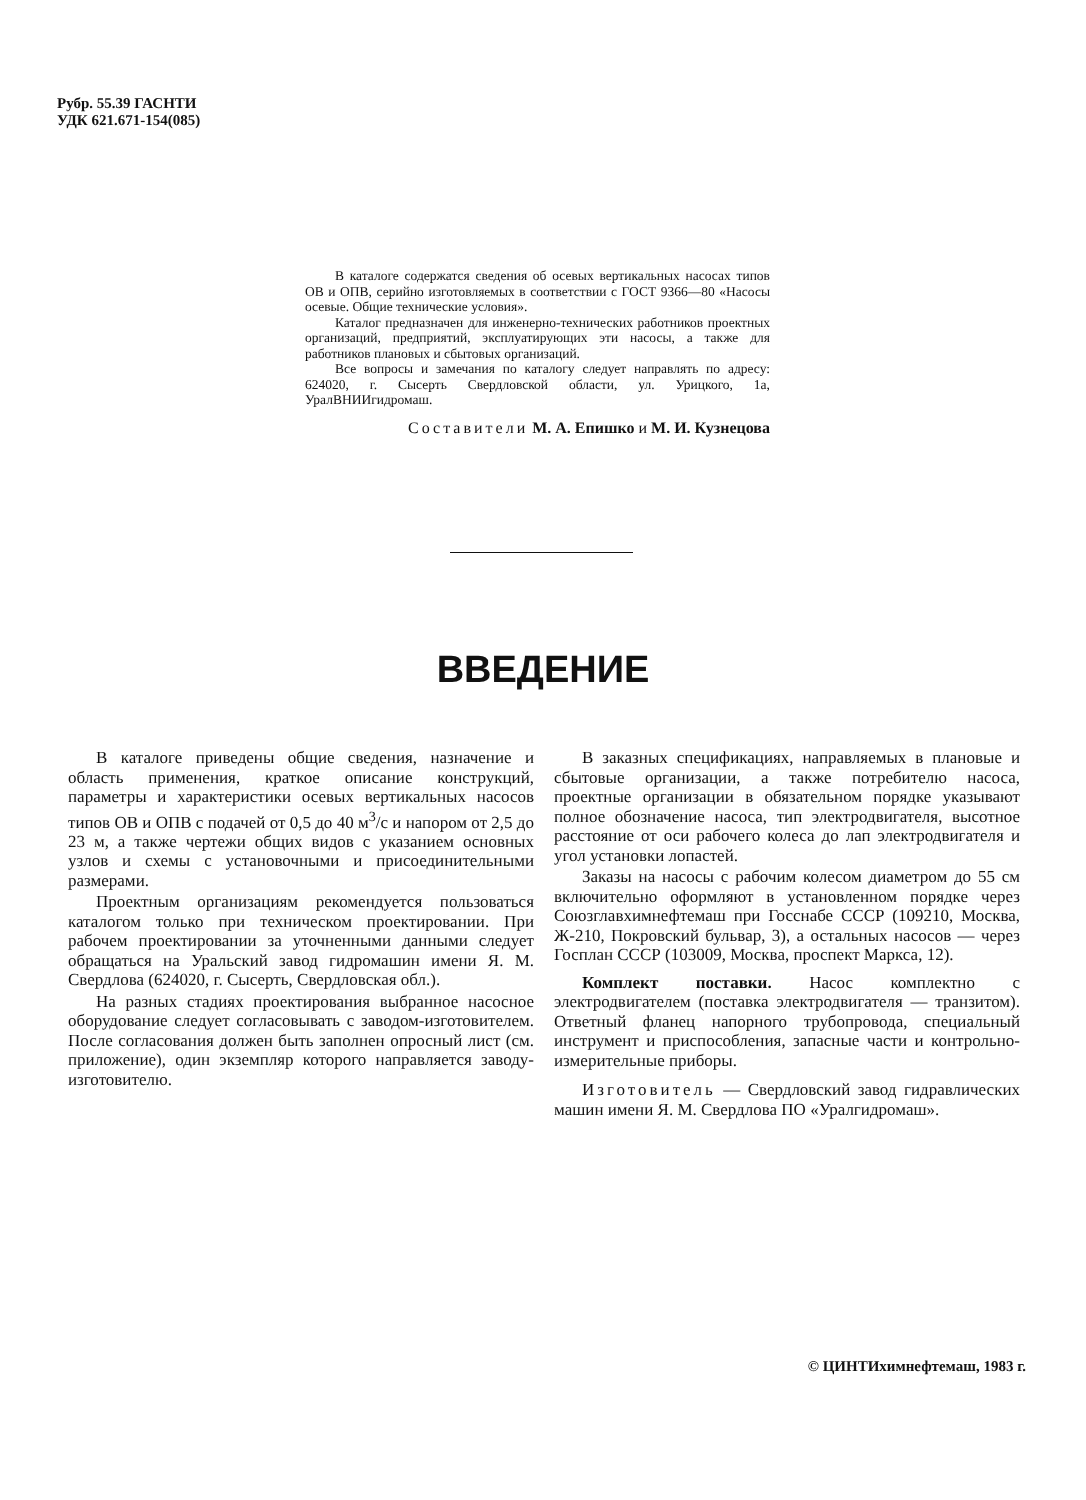Рубр. 55.39 ГАСНТИ
УДК 621.671-154(085)
В каталоге содержатся сведения об осевых вертикальных насосах типов ОВ и ОПВ, серийно изготовляемых в соответствии с ГОСТ 9366—80 «Насосы осевые. Общие технические условия».
Каталог предназначен для инженерно-технических работников проектных организаций, предприятий, эксплуатирующих эти насосы, а также для работников плановых и сбытовых организаций.
Все вопросы и замечания по каталогу следует направлять по адресу: 624020, г. Сысерть Свердловской области, ул. Урицкого, 1а, УралВНИИгидромаш.
Составители М. А. Епишко и М. И. Кузнецова
ВВЕДЕНИЕ
В каталоге приведены общие сведения, назначение и область применения, краткое описание конструкций, параметры и характеристики осевых вертикальных насосов типов ОВ и ОПВ с подачей от 0,5 до 40 м<sup>3</sup>/с и напором от 2,5 до 23 м, а также чертежи общих видов с указанием основных узлов и схемы с установочными и присоединительными размерами.
Проектным организациям рекомендуется пользоваться каталогом только при техническом проектировании. При рабочем проектировании за уточненными данными следует обращаться на Уральский завод гидромашин имени Я. М. Свердлова (624020, г. Сысерть, Свердловская обл.).
На разных стадиях проектирования выбранное насосное оборудование следует согласовывать с заводом-изготовителем. После согласования должен быть заполнен опросный лист (см. приложение), один экземпляр которого направляется заводу-изготовителю.
В заказных спецификациях, направляемых в плановые и сбытовые организации, а также потребителю насоса, проектные организации в обязательном порядке указывают полное обозначение насоса, тип электродвигателя, высотное расстояние от оси рабочего колеса до лап электродвигателя и угол установки лопастей.
Заказы на насосы с рабочим колесом диаметром до 55 см включительно оформляют в установленном порядке через Союзглавхимнефтемаш при Госснабе СССР (109210, Москва, Ж-210, Покровский бульвар, 3), а остальных насосов — через Госплан СССР (103009, Москва, проспект Маркса, 12).
Комплект поставки. Насос комплектно с электродвигателем (поставка электродвигателя — транзитом). Ответный фланец напорного трубопровода, специальный инструмент и приспособления, запасные части и контрольно-измерительные приборы.
Изготовитель — Свердловский завод гидравлических машин имени Я. М. Свердлова ПО «Уралгидромаш».
© ЦИНТИхимнефтемаш, 1983 г.